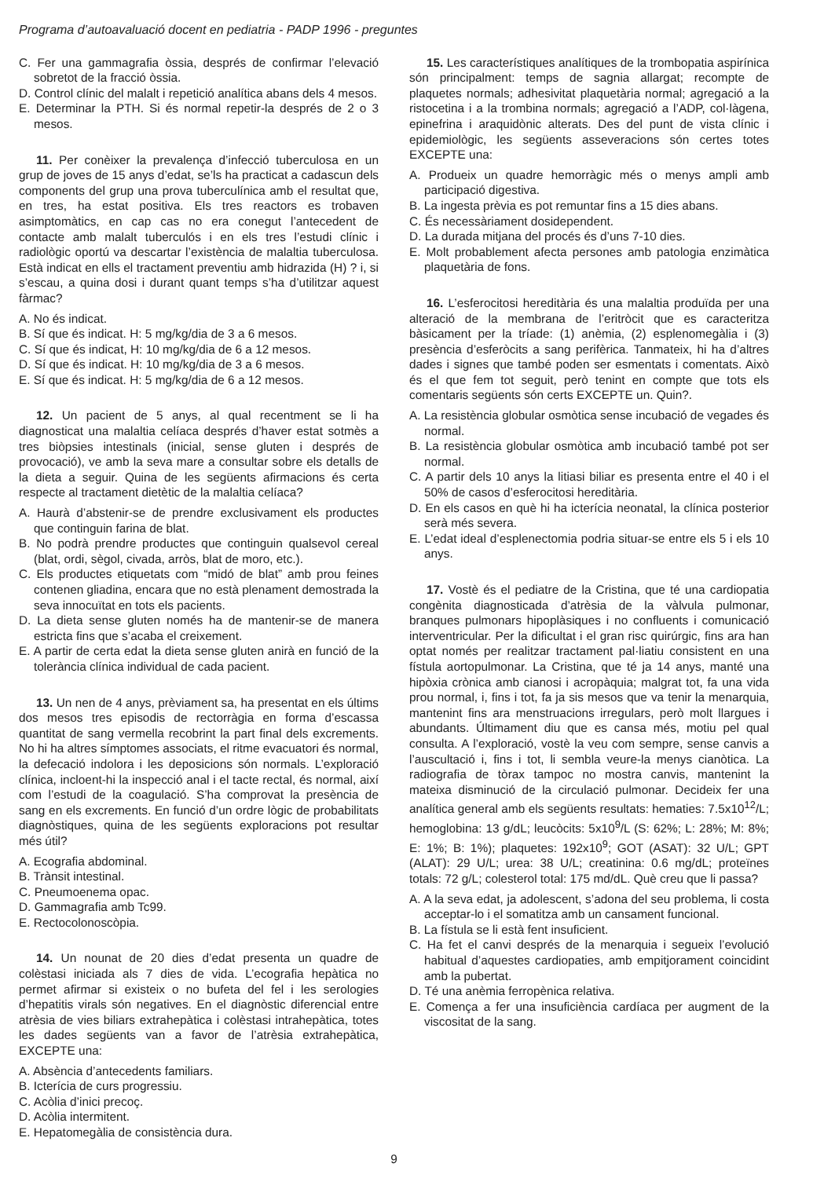Programa d’autoavaluació docent en pediatria - PADP 1996 - preguntes
C. Fer una gammagrafia òssia, després de confirmar l’elevació sobretot de la fracció òssia.
D. Control clínic del malalt i repetició analítica abans dels 4 mesos.
E. Determinar la PTH. Si és normal repetir-la després de 2 o 3 mesos.
11. Per conèixer la prevalença d’infecció tuberculosa en un grup de joves de 15 anys d’edat, se’ls ha practicat a cadascun dels components del grup una prova tuberculínica amb el resultat que, en tres, ha estat positiva. Els tres reactors es trobaven asimptomàtics, en cap cas no era conegut l’antecedent de contacte amb malalt tuberculós i en els tres l’estudi clínic i radiològic oportú va descartar l’existència de malaltia tuberculosa. Està indicat en ells el tractament preventiu amb hidrazida (H) ? i, si s’escau, a quina dosi i durant quant temps s’ha d’utilitzar aquest fàrmac?
A. No és indicat.
B. Sí que és indicat. H: 5 mg/kg/dia de 3 a 6 mesos.
C. Sí que és indicat, H: 10 mg/kg/dia de 6 a 12 mesos.
D. Sí que és indicat. H: 10 mg/kg/dia de 3 a 6 mesos.
E. Sí que és indicat. H: 5 mg/kg/dia de 6 a 12 mesos.
12. Un pacient de 5 anys, al qual recentment se li ha diagnosticat una malaltia celíaca després d’haver estat sotmès a tres biòpsies intestinals (inicial, sense gluten i després de provocació), ve amb la seva mare a consultar sobre els detalls de la dieta a seguir. Quina de les següents afirmacions és certa respecte al tractament dietètic de la malaltia celíaca?
A. Haurà d’abstenir-se de prendre exclusivament els productes que continguin farina de blat.
B. No podrà prendre productes que continguin qualsevol cereal (blat, ordi, sègol, civada, arròs, blat de moro, etc.).
C. Els productes etiquetats com “midó de blat” amb prou feines contenen gliadina, encara que no està plenament demostrada la seva innocuïtat en tots els pacients.
D. La dieta sense gluten només ha de mantenir-se de manera estricta fins que s’acaba el creixement.
E. A partir de certa edat la dieta sense gluten anirà en funció de la tolerància clínica individual de cada pacient.
13. Un nen de 4 anys, prèviament sa, ha presentat en els últims dos mesos tres episodis de rectorràgia en forma d’escassa quantitat de sang vermella recobrint la part final dels excrements. No hi ha altres símptomes associats, el ritme evacuatori és normal, la defecació indolora i les deposicions són normals. L’exploració clínica, incloent-hi la inspecció anal i el tacte rectal, és normal, així com l’estudi de la coagulació. S’ha comprovat la presència de sang en els excrements. En funció d’un ordre lògic de probabilitats diagnòstiques, quina de les següents exploracions pot resultar més útil?
A. Ecografia abdominal.
B. Trànsit intestinal.
C. Pneumoenema opac.
D. Gammagrafia amb Tc99.
E. Rectocolonoscòpia.
14. Un nounat de 20 dies d’edat presenta un quadre de colèstasi iniciada als 7 dies de vida. L’ecografia hepàtica no permet afirmar si existeix o no bufeta del fel i les serologies d’hepatitis virals són negatives. En el diagnòstic diferencial entre atrèsia de vies biliars extrahepàtica i colèstasi intrahepàtica, totes les dades següents van a favor de l’atrèsia extrahepàtica, EXCEPTE una:
A. Absència d’antecedents familiars.
B. Icterícia de curs progressiu.
C. Acòlia d’inici precoç.
D. Acòlia intermitent.
E. Hepatomegàlia de consistència dura.
15. Les característiques analítiques de la trombopatia aspirínica són principalment: temps de sagnia allargat; recompte de plaquetes normals; adhesivitat plaquetària normal; agregació a la ristocetina i a la trombina normals; agregació a l’ADP, col·làgena, epinefrina i araquidònic alterats. Des del punt de vista clínic i epidemiològic, les següents asseveracions són certes totes EXCEPTE una:
A. Produeix un quadre hemorràgic més o menys ampli amb participació digestiva.
B. La ingesta prèvia es pot remuntar fins a 15 dies abans.
C. És necessàriament dosidependent.
D. La durada mitjana del procés és d’uns 7-10 dies.
E. Molt probablement afecta persones amb patologia enzimàtica plaquetària de fons.
16. L’esferocitosi hereditària és una malaltia produïda per una alteració de la membrana de l’eritròcit que es caracteritza bàsicament per la tríade: (1) anèmia, (2) esplenomegàlia i (3) presència d’esferòcits a sang perifèrica. Tanmateix, hi ha d’altres dades i signes que també poden ser esmentats i comentats. Això és el que fem tot seguit, però tenint en compte que tots els comentaris següents són certs EXCEPTE un. Quin?.
A. La resistència globular osmòtica sense incubació de vegades és normal.
B. La resistència globular osmòtica amb incubació també pot ser normal.
C. A partir dels 10 anys la litiasi biliar es presenta entre el 40 i el 50% de casos d’esferocitosi hereditària.
D. En els casos en què hi ha icterícia neonatal, la clínica posterior serà més severa.
E. L’edat ideal d’esplenectomia podria situar-se entre els 5 i els 10 anys.
17. Vostè és el pediatre de la Cristina, que té una cardiopatia congènita diagnosticada d’atrèsia de la vàlvula pulmonar, branques pulmonars hipoplàsiques i no confluents i comunicació interventricular. Per la dificultat i el gran risc quirúrgic, fins ara han optat només per realitzar tractament pal·liatiu consistent en una fístula aortopulmonar. La Cristina, que té ja 14 anys, manté una hipòxia crònica amb cianosi i acropàquia; malgrat tot, fa una vida prou normal, i, fins i tot, fa ja sis mesos que va tenir la menarquia, mantenint fins ara menstruacions irregulars, però molt llargues i abundants. Últimament diu que es cansa més, motiu pel qual consulta. A l’exploració, vostè la veu com sempre, sense canvis a l’auscultació i, fins i tot, li sembla veure-la menys cianòtica. La radiografia de tòrax tampoc no mostra canvis, mantenint la mateixa disminució de la circulació pulmonar. Decideix fer una analítica general amb els següents resultats: hematies: 7.5x10<sup>12</sup>/L; hemoglobina: 13 g/dL; leucòcits: 5x10<sup>9</sup>/L (S: 62%; L: 28%; M: 8%; E: 1%; B: 1%); plaquetes: 192x10<sup>9</sup>; GOT (ASAT): 32 U/L; GPT (ALAT): 29 U/L; urea: 38 U/L; creatinina: 0.6 mg/dL; proteïnes totals: 72 g/L; colesterol total: 175 md/dL. Què creu que li passa?
A. A la seva edat, ja adolescent, s’adona del seu problema, li costa acceptar-lo i el somatitza amb un cansament funcional.
B. La fístula se li està fent insuficient.
C. Ha fet el canvi després de la menarquia i segueix l’evolució habitual d’aquestes cardiopaties, amb empitjorament coincidint amb la pubertat.
D. Té una anèmia ferropènica relativa.
E. Comença a fer una insuficiència cardíaca per augment de la viscositat de la sang.
9